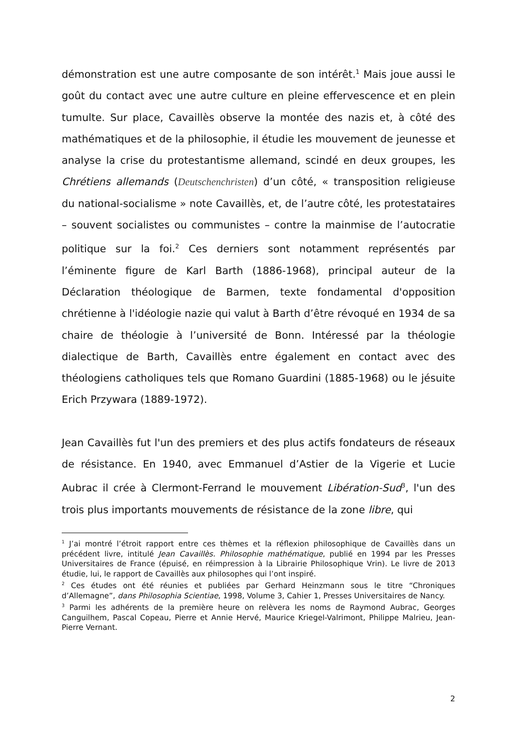démonstration est une autre composante de son intérêt.<sup>1</sup> Mais joue aussi le goût du contact avec une autre culture en pleine effervescence et en plein tumulte. Sur place, Cavaillès observe la montée des nazis et, à côté des mathématiques et de la philosophie, il étudie les mouvement de jeunesse et analyse la crise du protestantisme allemand, scindé en deux groupes, les Chrétiens allemands (Deutschenchristen) d’un côté, « transposition religieuse du national-socialisme » note Cavaillès, et, de l’autre côté, les protestataires – souvent socialistes ou communistes – contre la mainmise de l’autocratie politique sur la foi.<sup>2</sup> Ces derniers sont notamment représentés par l’éminente figure de Karl Barth (1886-1968), principal auteur de la Déclaration théologique de Barmen, texte fondamental d'opposition chrétienne à l'idéologie nazie qui valut à Barth d’être révoqué en 1934 de sa chaire de théologie à l’université de Bonn. Intéressé par la théologie dialectique de Barth, Cavaillès entre également en contact avec des théologiens catholiques tels que Romano Guardini (1885-1968) ou le jésuite Erich Przywara (1889-1972).
Jean Cavaillès fut l'un des premiers et des plus actifs fondateurs de réseaux de résistance. En 1940, avec Emmanuel d’Astier de la Vigerie et Lucie Aubrac il crée à Clermont-Ferrand le mouvement Libération-Sud<sup>3</sup>, l'un des trois plus importants mouvements de résistance de la zone libre, qui
<sup>1</sup> J’ai montré l’étroit rapport entre ces thèmes et la réflexion philosophique de Cavaillès dans un précédent livre, intitulé Jean Cavaillès. Philosophie mathématique, publié en 1994 par les Presses Universitaires de France (épuisé, en réimpression à la Librairie Philosophique Vrin). Le livre de 2013 étudie, lui, le rapport de Cavaillès aux philosophes qui l’ont inspiré.
<sup>2</sup> Ces études ont été réunies et publiées par Gerhard Heinzmann sous le titre “Chroniques d’Allemagne”, dans Philosophia Scientiae, 1998, Volume 3, Cahier 1, Presses Universitaires de Nancy.
<sup>3</sup> Parmi les adhérents de la première heure on relèvera les noms de Raymond Aubrac, Georges Canguilhem, Pascal Copeau, Pierre et Annie Hervé, Maurice Kriegel-Valrimont, Philippe Malrieu, Jean-Pierre Vernant.
2